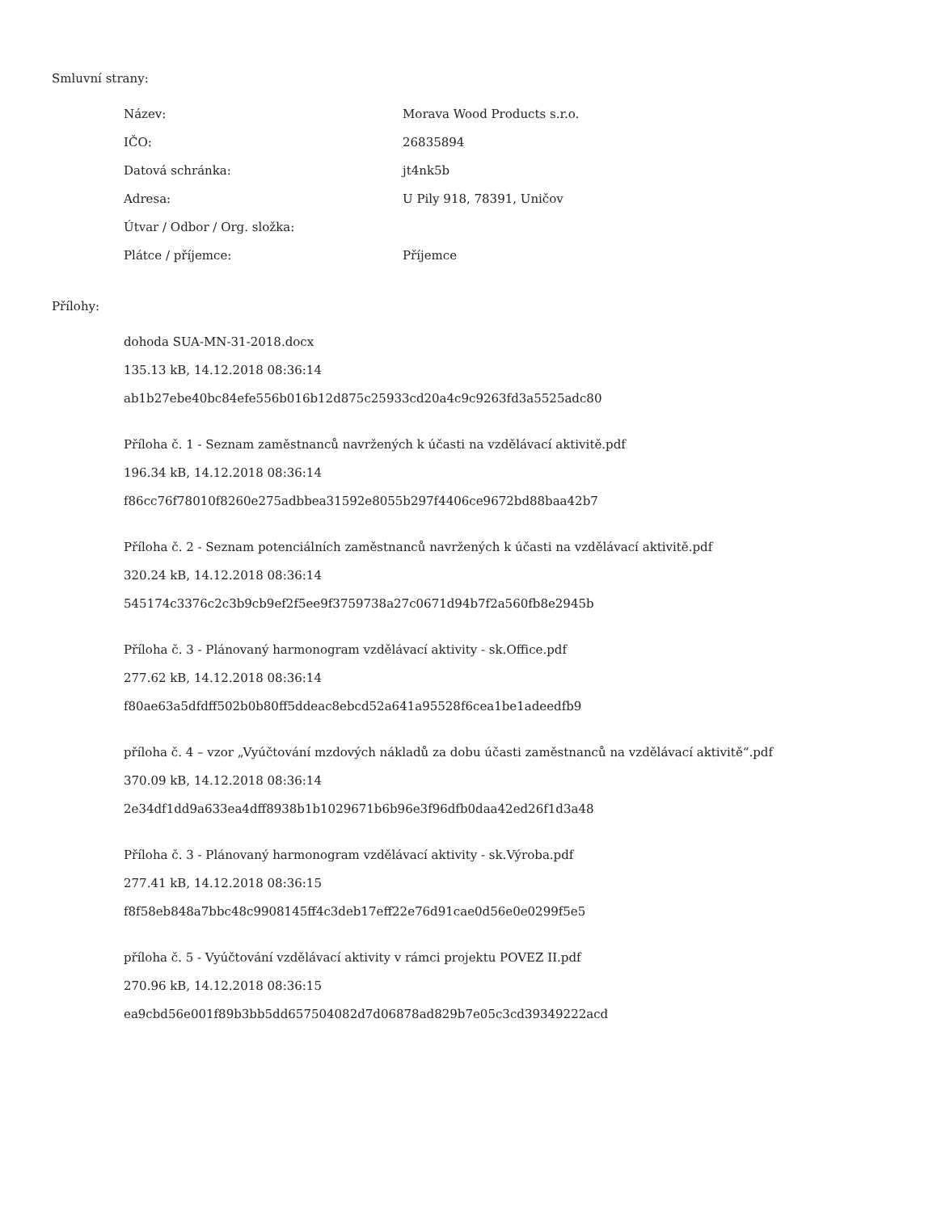Smluvní strany:
| Název: | Morava Wood Products s.r.o. |
| IČO: | 26835894 |
| Datová schránka: | jt4nk5b |
| Adresa: | U Pily 918, 78391, Uničov |
| Útvar / Odbor / Org. složka: | |
| Plátce / příjemce: | Příjemce |
Přílohy:
dohoda SUA-MN-31-2018.docx
135.13 kB, 14.12.2018 08:36:14
ab1b27ebe40bc84efe556b016b12d875c25933cd20a4c9c9263fd3a5525adc80
Příloha č. 1 - Seznam zaměstnanců navržených k účasti na vzdělávací aktivitě.pdf
196.34 kB, 14.12.2018 08:36:14
f86cc76f78010f8260e275adbbea31592e8055b297f4406ce9672bd88baa42b7
Příloha č. 2 - Seznam potenciálních zaměstnanců navržených k účasti na vzdělávací aktivitě.pdf
320.24 kB, 14.12.2018 08:36:14
545174c3376c2c3b9cb9ef2f5ee9f3759738a27c0671d94b7f2a560fb8e2945b
Příloha č. 3 - Plánovaný harmonogram vzdělávací aktivity - sk.Office.pdf
277.62 kB, 14.12.2018 08:36:14
f80ae63a5dfdff502b0b80ff5ddeac8ebcd52a641a95528f6cea1be1adeedfb9
příloha č. 4 – vzor „Vyúčtování mzdových nákladů za dobu účasti zaměstnanců na vzdělávací aktivitě“.pdf
370.09 kB, 14.12.2018 08:36:14
2e34df1dd9a633ea4dff8938b1b1029671b6b96e3f96dfb0daa42ed26f1d3a48
Příloha č. 3 - Plánovaný harmonogram vzdělávací aktivity - sk.Výroba.pdf
277.41 kB, 14.12.2018 08:36:15
f8f58eb848a7bbc48c9908145ff4c3deb17eff22e76d91cae0d56e0e0299f5e5
příloha č. 5 - Vyúčtování vzdělávací aktivity v rámci projektu POVEZ II.pdf
270.96 kB, 14.12.2018 08:36:15
ea9cbd56e001f89b3bb5dd657504082d7d06878ad829b7e05c3cd39349222acd